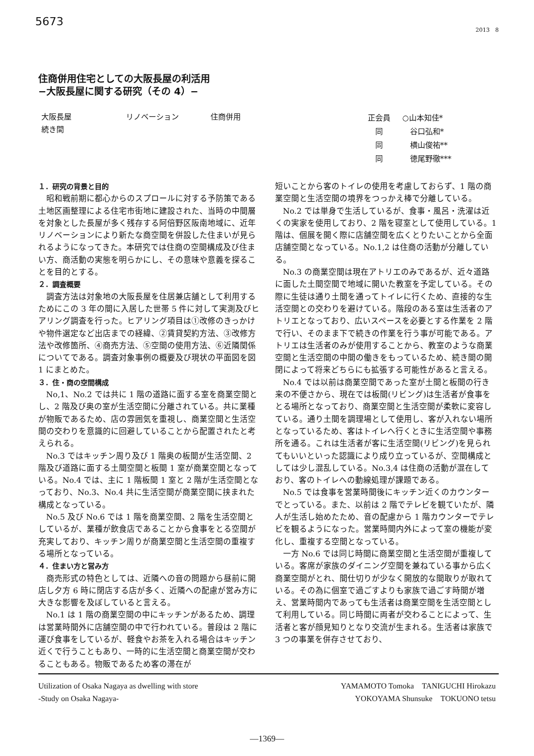5673
2013　8
住商併用住宅としての大阪長屋の利活用
−大阪長屋に関する研究（その 4）−
大阪長屋 リノベーション 住商併用
続き間
| 正会員 | ○山本知佳* |
| 同 | 谷口弘和* |
| 同 | 横山俊祐** |
| 同 | 徳尾野徹*** |
１．研究の背景と目的
昭和戦前期に都心からのスプロールに対する予防策である土地区画整理による住宅市街地に建設された、当時の中間層を対象とした長屋が多く残存する阿倍野区阪南地域に、近年リノベーションにより新たな商空間を併設した住まいが見られるようになってきた。本研究では住商の空間構成及び住まい方、商活動の実態を明らかにし、その意味や意義を探ることを目的とする。
２．調査概要
調査方法は対象地の大阪長屋を住居兼店舗として利用するためにこの 3 年の間に入居した世帯 5 件に対して実測及びヒアリング調査を行った。ヒアリング項目は①改修のきっかけや物件選定など出店までの経緯、②賃貸契約方法、③改修方法や改修箇所、④商売方法、⑤空間の使用方法、⑥近隣関係についてである。調査対象事例の概要及び現状の平面図を図 1 にまとめた。
３．住・商の空間構成
No,1、No.2 では共に 1 階の道路に面する室を商業空間とし、2 階及び奥の室が生活空間に分離されている。共に業種が物販であるため、店の雰囲気を重視し、商業空間と生活空間の交わりを意識的に回避していることから配置されたと考えられる。
No.3 ではキッチン周り及び 1 階奥の板間が生活空間、2 階及び道路に面する土間空間と板間 1 室が商業空間となっている。No.4 では、主に 1 階板間 1 室と 2 階が生活空間となっており、No.3、No.4 共に生活空間が商業空間に挟まれた構成となっている。
No.5 及び No.6 では 1 階を商業空間、2 階を生活空間としているが、業種が飲食店であることから食事をとる空間が充実しており、キッチン周りが商業空間と生活空間の重複する場所となっている。
４．住まい方と営み方
商売形式の特色としては、近隣への音の問題から昼前に開店し夕方 6 時に閉店する店が多く、近隣への配慮が営み方に大きな影響を及ぼしていると言える。
No.1 は 1 階の商業空間の中にキッチンがあるため、調理は営業時間外に店舗空間の中で行われている。普段は 2 階に運び食事をしているが、軽食やお茶を入れる場合はキッチン近くで行うこともあり、一時的に生活空間と商業空間が交わることもある。物販であるため客の滞在が
短いことから客のトイレの使用を考慮しておらず、1 階の商業空間と生活空間の境界をつっかえ棒で分離している。
No.2 では単身で生活しているが、食事・風呂・洗濯は近くの実家を使用しており、2 階を寝室として使用している。1 階は、個展を開く際に店舗空間を広くとりたいことから全面店舗空間となっている。No.1,2 は住商の活動が分離している。
No.3 の商業空間は現在アトリエのみであるが、近々道路に面した土間空間で地域に開いた教室を予定している。その際に生徒は通り土間を通ってトイレに行くため、直接的な生活空間との交わりを避けている。階段のある室は生活者のアトリエとなっており、広いスペースを必要とする作業を 2 階で行い、そのまま下で続きの作業を行う事が可能である。アトリエは生活者のみが使用することから、教室のような商業空間と生活空間の中間の働きをもっているため、続き間の開閉によって将来どちらにも拡張する可能性があると言える。
No.4 では以前は商業空間であった室が土間と板間の行き来の不便さから、現在では板間(リビング)は生活者が食事をとる場所となっており、商業空間と生活空間が柔軟に変容している。通り土間を調理場として使用し、客が入れない場所となっているため、客はトイレへ行くときに生活空間や事務所を通る。これは生活者が客に生活空間(リビング)を見られてもいいといった認識により成り立っているが、空間構成としては少し混乱している。No.3,4 は住商の活動が混在しており、客のトイレへの動線処理が課題である。
No.5 では食事を営業時間後にキッチン近くのカウンターでとっている。また、以前は 2 階でテレビを観ていたが、隣人が生活し始めたため、音の配慮から 1 階カウンターでテレビを観るようになった。営業時間内外によって室の機能が変化し、重複する空間となっている。
一方 No.6 では同じ時間に商業空間と生活空間が重複している。客席が家族のダイニング空間を兼ねている事から広く商業空間がとれ、間仕切りが少なく開放的な間取りが取れている。その為に個室で過ごすよりも家族で過ごす時間が増え、営業時間内であっても生活者は商業空間を生活空間として利用している。同じ時間に両者が交わることによって、生活者と客が顔見知りとなり交流が生まれる。生活者は家族で 3 つの事業を併存させており、
Utilization of Osaka Nagaya as dwelling with store
-Study on Osaka Nagaya-
YAMAMOTO Tomoka　TANIGUCHI Hirokazu
YOKOYAMA Shunsuke　TOKUONO tetsu
―1369―